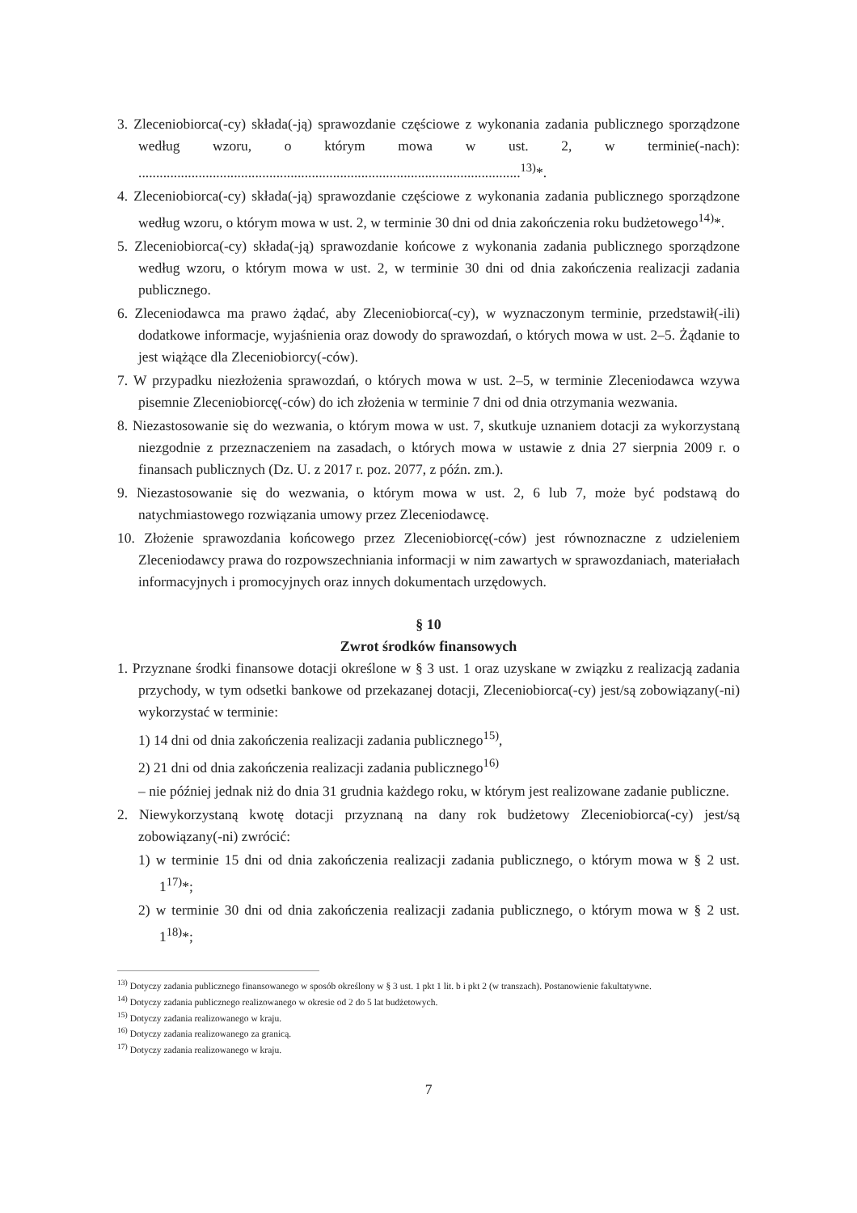3. Zleceniobiorca(-cy) składa(-ją) sprawozdanie częściowe z wykonania zadania publicznego sporządzone według wzoru, o którym mowa w ust. 2, w terminie(-nach): ............................................................................................................<sup>13)</sup>*.
4. Zleceniobiorca(-cy) składa(-ją) sprawozdanie częściowe z wykonania zadania publicznego sporządzone według wzoru, o którym mowa w ust. 2, w terminie 30 dni od dnia zakończenia roku budżetowego<sup>14)</sup>*.
5. Zleceniobiorca(-cy) składa(-ją) sprawozdanie końcowe z wykonania zadania publicznego sporządzone według wzoru, o którym mowa w ust. 2, w terminie 30 dni od dnia zakończenia realizacji zadania publicznego.
6. Zleceniodawca ma prawo żądać, aby Zleceniobiorca(-cy), w wyznaczonym terminie, przedstawił(-ili) dodatkowe informacje, wyjaśnienia oraz dowody do sprawozdań, o których mowa w ust. 2–5. Żądanie to jest wiążące dla Zleceniobiorcy(-ców).
7. W przypadku niezłożenia sprawozdań, o których mowa w ust. 2–5, w terminie Zleceniodawca wzywa pisemnie Zleceniobiorcę(-ców) do ich złożenia w terminie 7 dni od dnia otrzymania wezwania.
8. Niezastosowanie się do wezwania, o którym mowa w ust. 7, skutkuje uznaniem dotacji za wykorzystaną niezgodnie z przeznaczeniem na zasadach, o których mowa w ustawie z dnia 27 sierpnia 2009 r. o finansach publicznych (Dz. U. z 2017 r. poz. 2077, z późn. zm.).
9. Niezastosowanie się do wezwania, o którym mowa w ust. 2, 6 lub 7, może być podstawą do natychmiastowego rozwiązania umowy przez Zleceniodawcę.
10. Złożenie sprawozdania końcowego przez Zleceniobiorcę(-ców) jest równoznaczne z udzieleniem Zleceniodawcy prawa do rozpowszechniania informacji w nim zawartych w sprawozdaniach, materiałach informacyjnych i promocyjnych oraz innych dokumentach urzędowych.
§ 10
Zwrot środków finansowych
1. Przyznane środki finansowe dotacji określone w § 3 ust. 1 oraz uzyskane w związku z realizacją zadania przychody, w tym odsetki bankowe od przekazanej dotacji, Zleceniobiorca(-cy) jest/są zobowiązany(-ni) wykorzystać w terminie:
1) 14 dni od dnia zakończenia realizacji zadania publicznego<sup>15)</sup>,
2) 21 dni od dnia zakończenia realizacji zadania publicznego<sup>16)</sup>
– nie później jednak niż do dnia 31 grudnia każdego roku, w którym jest realizowane zadanie publiczne.
2. Niewykorzystaną kwotę dotacji przyznaną na dany rok budżetowy Zleceniobiorca(-cy) jest/są zobowiązany(-ni) zwrócić:
1) w terminie 15 dni od dnia zakończenia realizacji zadania publicznego, o którym mowa w § 2 ust. 1<sup>17)</sup>*;
2) w terminie 30 dni od dnia zakończenia realizacji zadania publicznego, o którym mowa w § 2 ust. 1<sup>18)</sup>*;
<sup>13)</sup> Dotyczy zadania publicznego finansowanego w sposób określony w § 3 ust. 1 pkt 1 lit. b i pkt 2 (w transzach). Postanowienie fakultatywne.
<sup>14)</sup> Dotyczy zadania publicznego realizowanego w okresie od 2 do 5 lat budżetowych.
<sup>15)</sup> Dotyczy zadania realizowanego w kraju.
<sup>16)</sup> Dotyczy zadania realizowanego za granicą.
<sup>17)</sup> Dotyczy zadania realizowanego w kraju.
7